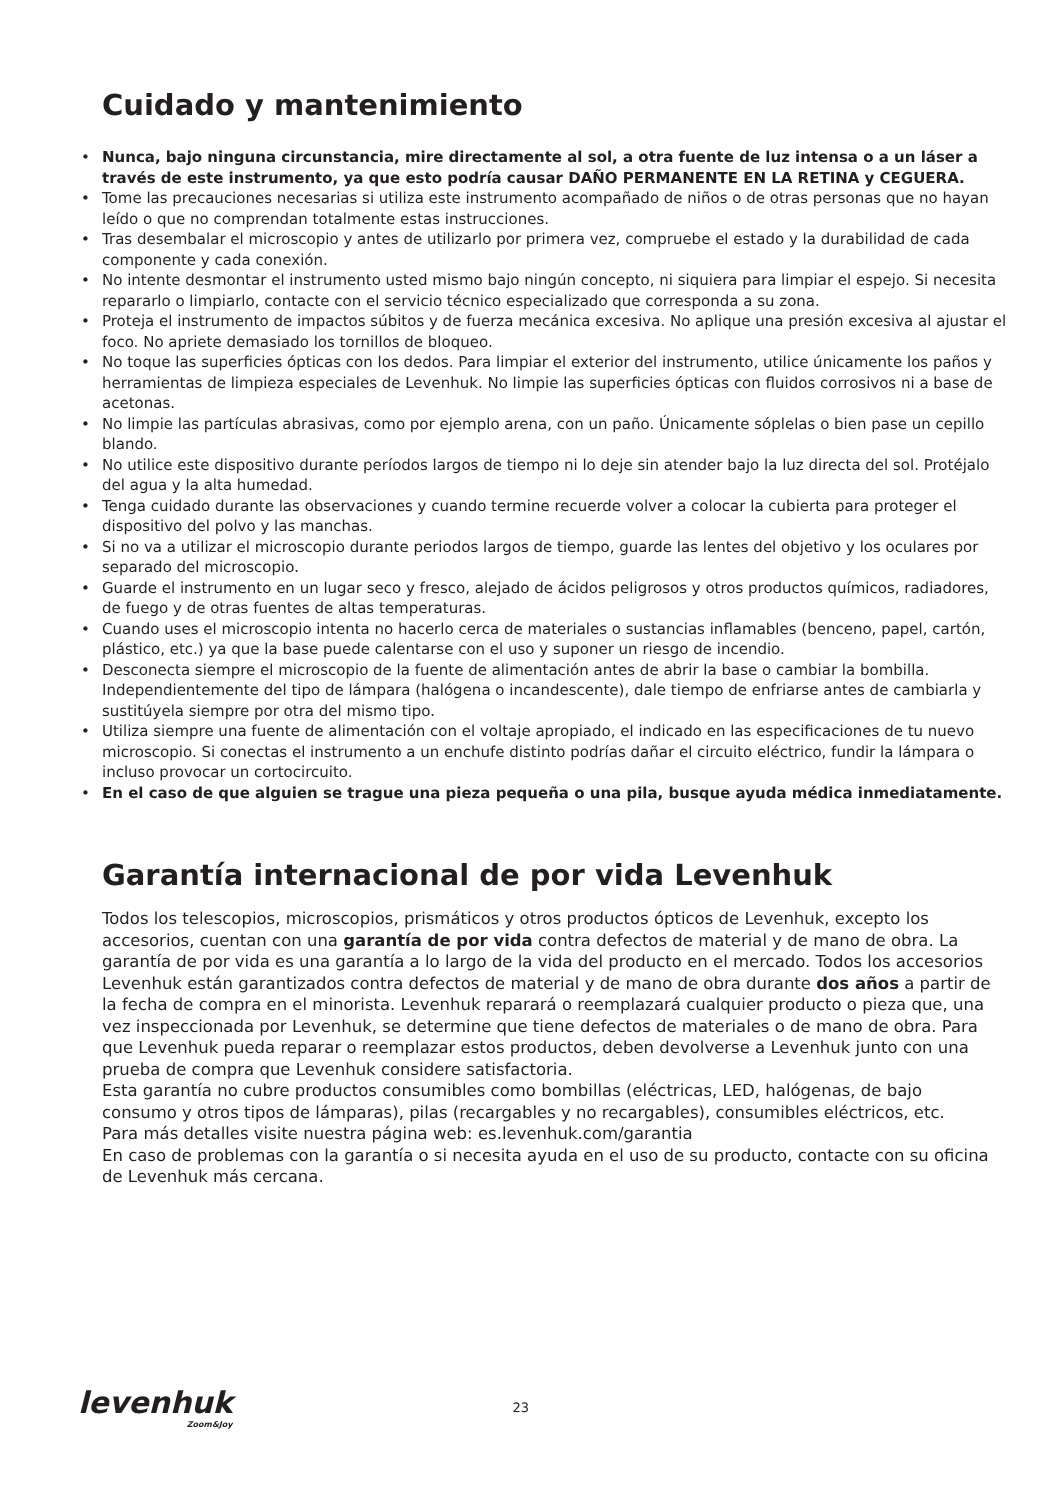Cuidado y mantenimiento
• Nunca, bajo ninguna circunstancia, mire directamente al sol, a otra fuente de luz intensa o a un láser a través de este instrumento, ya que esto podría causar DAÑO PERMANENTE EN LA RETINA y CEGUERA.
• Tome las precauciones necesarias si utiliza este instrumento acompañado de niños o de otras personas que no hayan leído o que no comprendan totalmente estas instrucciones.
• Tras desembalar el microscopio y antes de utilizarlo por primera vez, compruebe el estado y la durabilidad de cada componente y cada conexión.
• No intente desmontar el instrumento usted mismo bajo ningún concepto, ni siquiera para limpiar el espejo. Si necesita repararlo o limpiarlo, contacte con el servicio técnico especializado que corresponda a su zona.
• Proteja el instrumento de impactos súbitos y de fuerza mecánica excesiva. No aplique una presión excesiva al ajustar el foco. No apriete demasiado los tornillos de bloqueo.
• No toque las superficies ópticas con los dedos. Para limpiar el exterior del instrumento, utilice únicamente los paños y herramientas de limpieza especiales de Levenhuk. No limpie las superficies ópticas con fluidos corrosivos ni a base de acetonas.
• No limpie las partículas abrasivas, como por ejemplo arena, con un paño. Únicamente sóplelas o bien pase un cepillo blando.
• No utilice este dispositivo durante períodos largos de tiempo ni lo deje sin atender bajo la luz directa del sol. Protéjalo del agua y la alta humedad.
• Tenga cuidado durante las observaciones y cuando termine recuerde volver a colocar la cubierta para proteger el dispositivo del polvo y las manchas.
• Si no va a utilizar el microscopio durante periodos largos de tiempo, guarde las lentes del objetivo y los oculares por separado del microscopio.
• Guarde el instrumento en un lugar seco y fresco, alejado de ácidos peligrosos y otros productos químicos, radiadores, de fuego y de otras fuentes de altas temperaturas.
• Cuando uses el microscopio intenta no hacerlo cerca de materiales o sustancias inflamables (benceno, papel, cartón, plástico, etc.) ya que la base puede calentarse con el uso y suponer un riesgo de incendio.
• Desconecta siempre el microscopio de la fuente de alimentación antes de abrir la base o cambiar la bombilla. Independientemente del tipo de lámpara (halógena o incandescente), dale tiempo de enfriarse antes de cambiarla y sustitúyela siempre por otra del mismo tipo.
• Utiliza siempre una fuente de alimentación con el voltaje apropiado, el indicado en las especificaciones de tu nuevo microscopio. Si conectas el instrumento a un enchufe distinto podrías dañar el circuito eléctrico, fundir la lámpara o incluso provocar un cortocircuito.
• En el caso de que alguien se trague una pieza pequeña o una pila, busque ayuda médica inmediatamente.
Garantía internacional de por vida Levenhuk
Todos los telescopios, microscopios, prismáticos y otros productos ópticos de Levenhuk, excepto los accesorios, cuentan con una garantía de por vida contra defectos de material y de mano de obra. La garantía de por vida es una garantía a lo largo de la vida del producto en el mercado. Todos los accesorios Levenhuk están garantizados contra defectos de material y de mano de obra durante dos años a partir de la fecha de compra en el minorista. Levenhuk reparará o reemplazará cualquier producto o pieza que, una vez inspeccionada por Levenhuk, se determine que tiene defectos de materiales o de mano de obra. Para que Levenhuk pueda reparar o reemplazar estos productos, deben devolverse a Levenhuk junto con una prueba de compra que Levenhuk considere satisfactoria.
Esta garantía no cubre productos consumibles como bombillas (eléctricas, LED, halógenas, de bajo consumo y otros tipos de lámparas), pilas (recargables y no recargables), consumibles eléctricos, etc.
Para más detalles visite nuestra página web: es.levenhuk.com/garantia
En caso de problemas con la garantía o si necesita ayuda en el uso de su producto, contacte con su oficina de Levenhuk más cercana.
levenhuk
Zoom&Joy
23